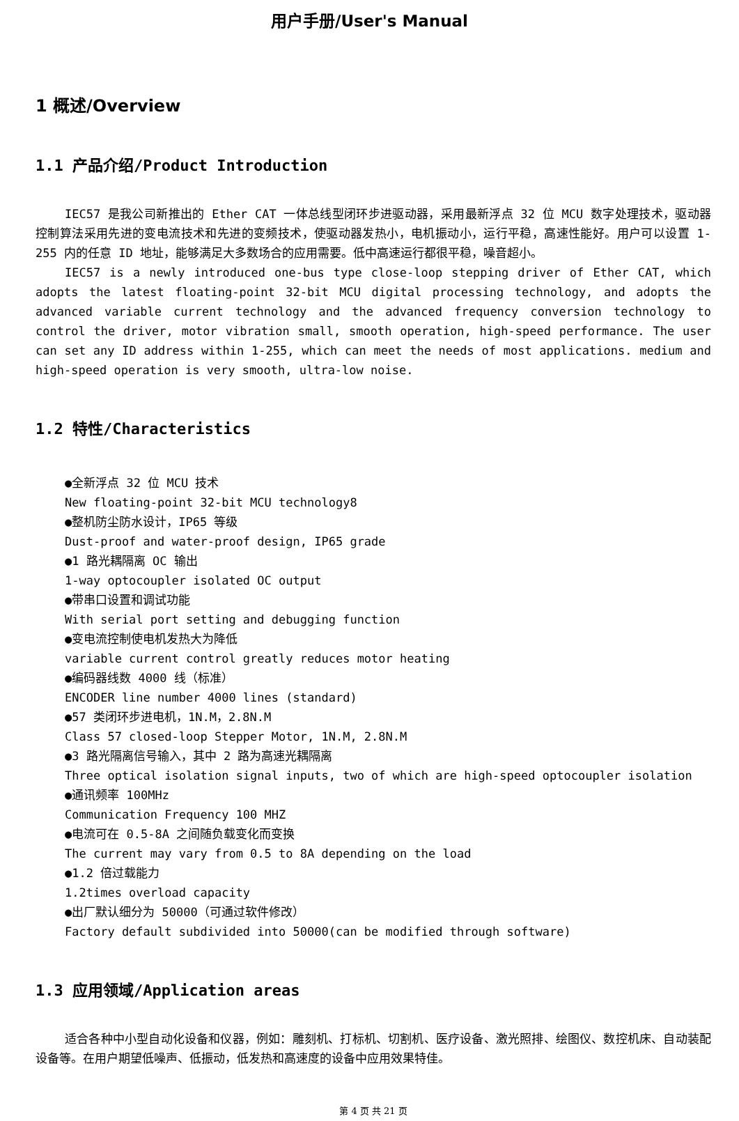用户手册/User's Manual
1 概述/Overview
1.1 产品介绍/Product Introduction
IEC57 是我公司新推出的 Ether CAT 一体总线型闭环步进驱动器，采用最新浮点 32 位 MCU 数字处理技术，驱动器控制算法采用先进的变电流技术和先进的变频技术，使驱动器发热小，电机振动小，运行平稳，高速性能好。用户可以设置 1-255 内的任意 ID 地址，能够满足大多数场合的应用需要。低中高速运行都很平稳，噪音超小。
IEC57 is a newly introduced one-bus type close-loop stepping driver of Ether CAT, which adopts the latest floating-point 32-bit MCU digital processing technology, and adopts the advanced variable current technology and the advanced frequency conversion technology to control the driver, motor vibration small, smooth operation, high-speed performance. The user can set any ID address within 1-255, which can meet the needs of most applications. medium and high-speed operation is very smooth, ultra-low noise.
1.2 特性/Characteristics
●全新浮点 32 位 MCU 技术
New floating-point 32-bit MCU technology8
●整机防尘防水设计，IP65 等级
Dust-proof and water-proof design, IP65 grade
●1 路光耦隔离 OC 输出
1-way optocoupler isolated OC output
●带串口设置和调试功能
With serial port setting and debugging function
●变电流控制使电机发热大为降低
variable current control greatly reduces motor heating
●编码器线数 4000 线（标准）
ENCODER line number 4000 lines (standard)
●57 类闭环步进电机，1N.M，2.8N.M
Class 57 closed-loop Stepper Motor, 1N.M, 2.8N.M
●3 路光隔离信号输入，其中 2 路为高速光耦隔离
Three optical isolation signal inputs, two of which are high-speed optocoupler isolation
●通讯频率 100MHz
Communication Frequency 100 MHZ
●电流可在 0.5-8A 之间随负载变化而变换
The current may vary from 0.5 to 8A depending on the load
●1.2 倍过载能力
1.2times overload capacity
●出厂默认细分为 50000（可通过软件修改）
Factory default subdivided into 50000(can be modified through software)
1.3 应用领域/Application areas
适合各种中小型自动化设备和仪器，例如：雕刻机、打标机、切割机、医疗设备、激光照排、绘图仪、数控机床、自动装配设备等。在用户期望低噪声、低振动，低发热和高速度的设备中应用效果特佳。
第 4 页 共 21 页